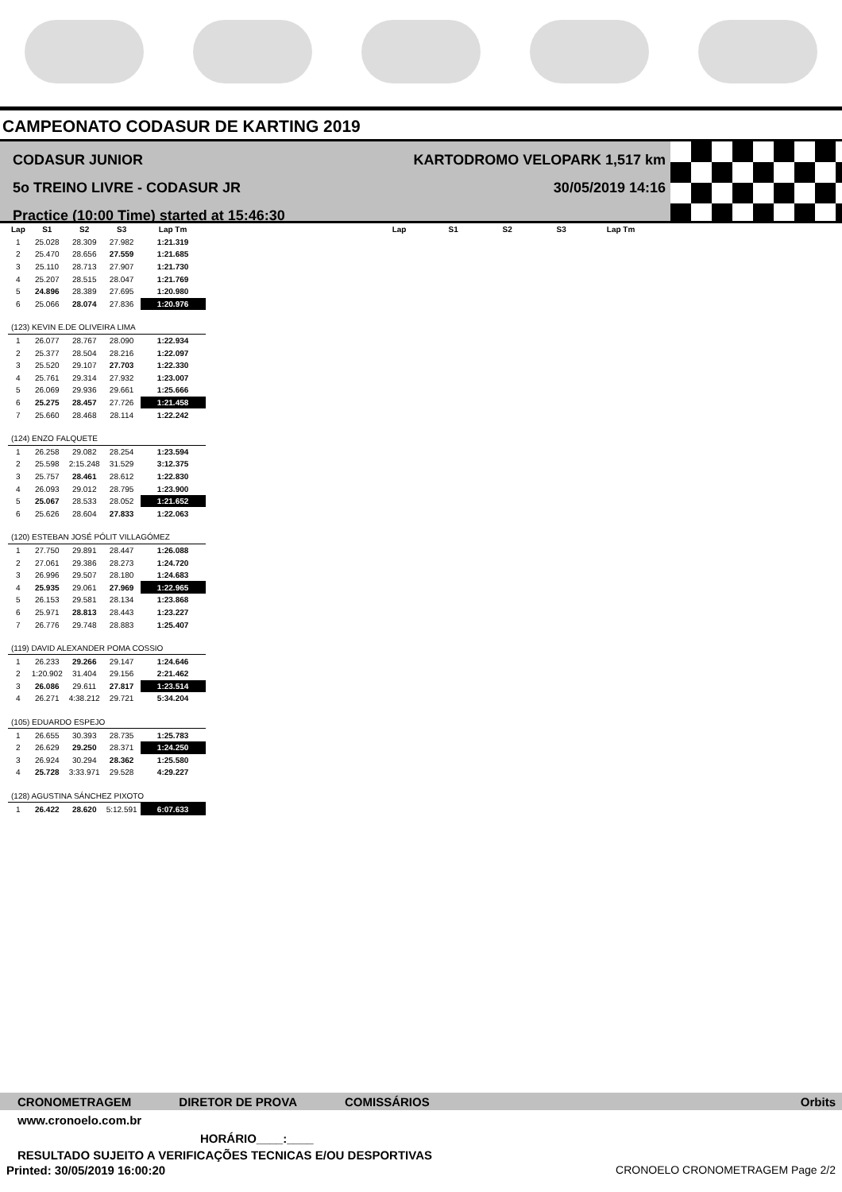CAMPEONATO CODASUR DE KARTING 2019
CODASUR JUNIOR
5o TREINO LIVRE - CODASUR JR
Practice (10:00 Time) started at 15:46:30
KARTODROMO VELOPARK 1,517 km
30/05/2019 14:16
| Lap | S1 | S2 | S3 | Lap Tm |
| --- | --- | --- | --- | --- |
| 1 | 25.028 | 28.309 | 27.982 | 1:21.319 |
| 2 | 25.470 | 28.656 | 27.559 | 1:21.685 |
| 3 | 25.110 | 28.713 | 27.907 | 1:21.730 |
| 4 | 25.207 | 28.515 | 28.047 | 1:21.769 |
| 5 | 24.896 | 28.389 | 27.695 | 1:20.980 |
| 6 | 25.066 | 28.074 | 27.836 | 1:20.976 |
| (123) KEVIN E.DE OLIVEIRA LIMA | | | | |
| 1 | 26.077 | 28.767 | 28.090 | 1:22.934 |
| 2 | 25.377 | 28.504 | 28.216 | 1:22.097 |
| 3 | 25.520 | 29.107 | 27.703 | 1:22.330 |
| 4 | 25.761 | 29.314 | 27.932 | 1:23.007 |
| 5 | 26.069 | 29.936 | 29.661 | 1:25.666 |
| 6 | 25.275 | 28.457 | 27.726 | 1:21.458 |
| 7 | 25.660 | 28.468 | 28.114 | 1:22.242 |
| (124) ENZO FALQUETE | | | | |
| 1 | 26.258 | 29.082 | 28.254 | 1:23.594 |
| 2 | 25.598 | 2:15.248 | 31.529 | 3:12.375 |
| 3 | 25.757 | 28.461 | 28.612 | 1:22.830 |
| 4 | 26.093 | 29.012 | 28.795 | 1:23.900 |
| 5 | 25.067 | 28.533 | 28.052 | 1:21.652 |
| 6 | 25.626 | 28.604 | 27.833 | 1:22.063 |
| (120) ESTEBAN JOSÉ PÓLIT VILLAGÓMEZ | | | | |
| 1 | 27.750 | 29.891 | 28.447 | 1:26.088 |
| 2 | 27.061 | 29.386 | 28.273 | 1:24.720 |
| 3 | 26.996 | 29.507 | 28.180 | 1:24.683 |
| 4 | 25.935 | 29.061 | 27.969 | 1:22.965 |
| 5 | 26.153 | 29.581 | 28.134 | 1:23.868 |
| 6 | 25.971 | 28.813 | 28.443 | 1:23.227 |
| 7 | 26.776 | 29.748 | 28.883 | 1:25.407 |
| (119) DAVID ALEXANDER POMA COSSIO | | | | |
| 1 | 26.233 | 29.266 | 29.147 | 1:24.646 |
| 2 | 1:20.902 | 31.404 | 29.156 | 2:21.462 |
| 3 | 26.086 | 29.611 | 27.817 | 1:23.514 |
| 4 | 26.271 | 4:38.212 | 29.721 | 5:34.204 |
| (105) EDUARDO ESPEJO | | | | |
| 1 | 26.655 | 30.393 | 28.735 | 1:25.783 |
| 2 | 26.629 | 29.250 | 28.371 | 1:24.250 |
| 3 | 26.924 | 30.294 | 28.362 | 1:25.580 |
| 4 | 25.728 | 3:33.971 | 29.528 | 4:29.227 |
| (128) AGUSTINA SÁNCHEZ PIXOTO | | | | |
| 1 | 26.422 | 28.620 | 5:12.591 | 6:07.633 |
| Lap | S1 | S2 | S3 | Lap Tm |
| --- | --- | --- | --- | --- |
CRONOMETRAGEM DIRETOR DE PROVA COMISSÁRIOS Orbits
www.cronoelo.com.br
HORÁRIO____:____
RESULTADO SUJEITO A VERIFICAÇÕES TECNICAS E/OU DESPORTIVAS
Printed: 30/05/2019 16:00:20 CRONOELO CRONOMETRAGEM Page 2/2